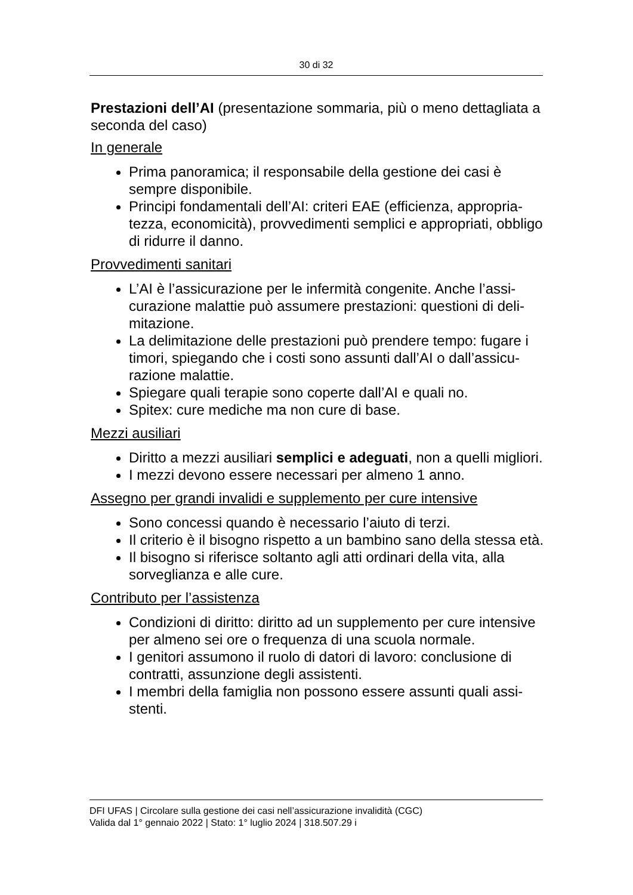30 di 32
Prestazioni dell’AI (presentazione sommaria, più o meno detta­gliata a seconda del caso)
In generale
Prima panoramica; il responsabile della gestione dei casi è sempre disponibile.
Principi fondamentali dell’AI: criteri EAE (efficienza, appropria­tezza, economicità), provvedimenti semplici e appropriati, ob­bligo di ridurre il danno.
Provvedimenti sanitari
L’AI è l’assicurazione per le infermità congenite. Anche l’assi­curazione malattie può assumere prestazioni: questioni di deli­mitazione.
La delimitazione delle prestazioni può prendere tempo: fugare i timori, spiegando che i costi sono assunti dall’AI o dall’assicu­razione malattie.
Spiegare quali terapie sono coperte dall’AI e quali no.
Spitex: cure mediche ma non cure di base.
Mezzi ausiliari
Diritto a mezzi ausiliari semplici e adeguati, non a quelli mi­gliori.
I mezzi devono essere necessari per almeno 1 anno.
Assegno per grandi invalidi e supplemento per cure intensive
Sono concessi quando è necessario l’aiuto di terzi.
Il criterio è il bisogno rispetto a un bambino sano della stessa età.
Il bisogno si riferisce soltanto agli atti ordinari della vita, alla sorveglianza e alle cure.
Contributo per l’assistenza
Condizioni di diritto: diritto ad un supplemento per cure inten­sive per almeno sei ore o frequenza di una scuola normale.
I genitori assumono il ruolo di datori di lavoro: conclusione di contratti, assunzione degli assistenti.
I membri della famiglia non possono essere assunti quali assi­stenti.
DFI UFAS | Circolare sulla gestione dei casi nell’assicurazione invalidità (CGC)
Valida dal 1° gennaio 2022 | Stato: 1° luglio 2024 | 318.507.29 i